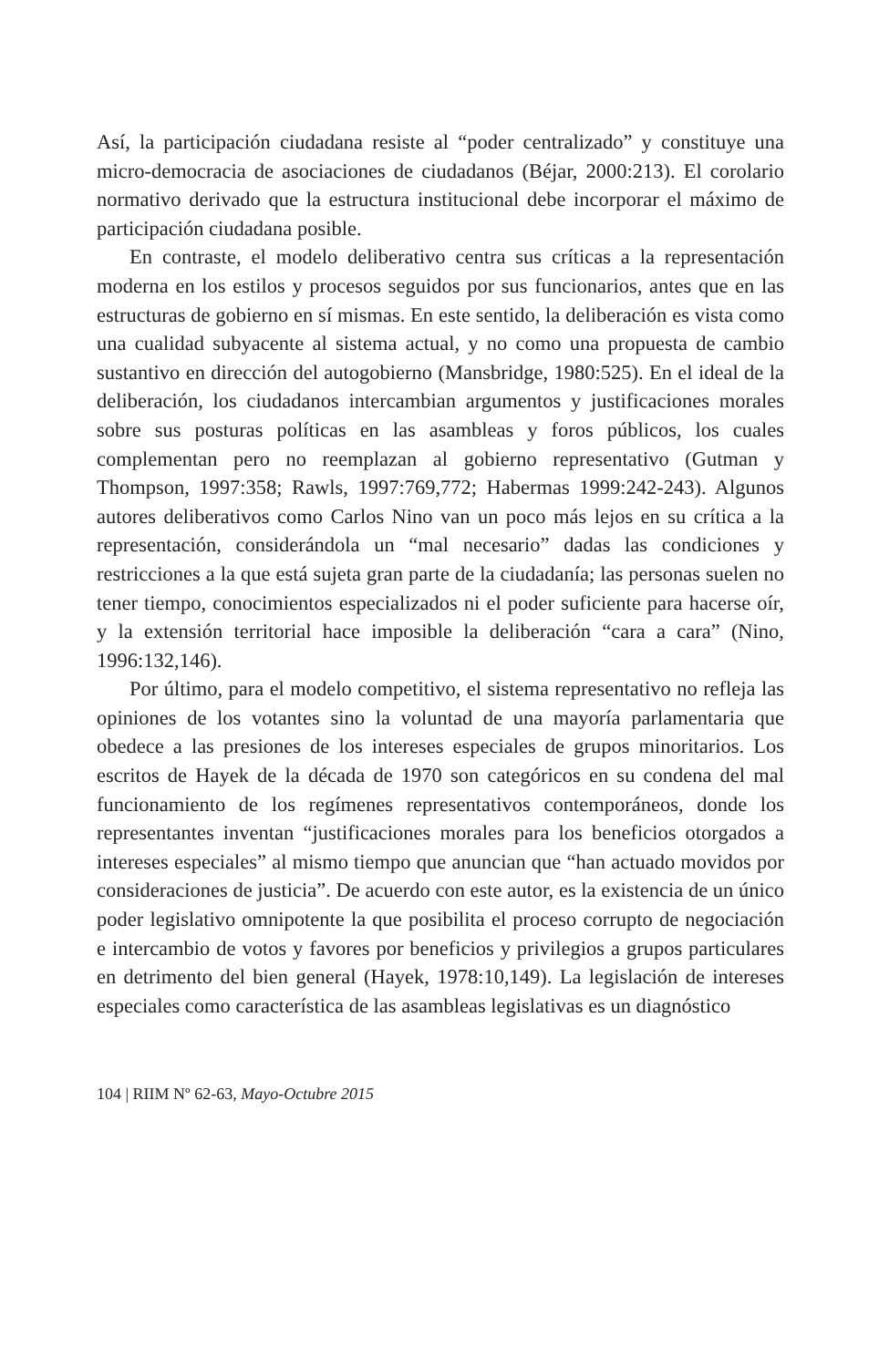Así, la participación ciudadana resiste al “poder centralizado” y constituye una micro-democracia de asociaciones de ciudadanos (Béjar, 2000:213). El corolario normativo derivado que la estructura institucional debe incorporar el máximo de participación ciudadana posible.
En contraste, el modelo deliberativo centra sus críticas a la representación moderna en los estilos y procesos seguidos por sus funcionarios, antes que en las estructuras de gobierno en sí mismas. En este sentido, la deliberación es vista como una cualidad subyacente al sistema actual, y no como una propuesta de cambio sustantivo en dirección del autogobierno (Mansbridge, 1980:525). En el ideal de la deliberación, los ciudadanos intercambian argumentos y justificaciones morales sobre sus posturas políticas en las asambleas y foros públicos, los cuales complementan pero no reemplazan al gobierno representativo (Gutman y Thompson, 1997:358; Rawls, 1997:769,772; Habermas 1999:242-243). Algunos autores deliberativos como Carlos Nino van un poco más lejos en su crítica a la representación, considerándola un “mal necesario” dadas las condiciones y restricciones a la que está sujeta gran parte de la ciudadanía; las personas suelen no tener tiempo, conocimientos especializados ni el poder suficiente para hacerse oír, y la extensión territorial hace imposible la deliberación “cara a cara” (Nino, 1996:132,146).
Por último, para el modelo competitivo, el sistema representativo no refleja las opiniones de los votantes sino la voluntad de una mayoría parlamentaria que obedece a las presiones de los intereses especiales de grupos minoritarios. Los escritos de Hayek de la década de 1970 son categóricos en su condena del mal funcionamiento de los regímenes representativos contemporáneos, donde los representantes inventan “justificaciones morales para los beneficios otorgados a intereses especiales” al mismo tiempo que anuncian que “han actuado movidos por consideraciones de justicia”. De acuerdo con este autor, es la existencia de un único poder legislativo omnipotente la que posibilita el proceso corrupto de negociación e intercambio de votos y favores por beneficios y privilegios a grupos particulares en detrimento del bien general (Hayek, 1978:10,149). La legislación de intereses especiales como característica de las asambleas legislativas es un diagnóstico
104 | RIIM Nº 62-63, Mayo-Octubre 2015